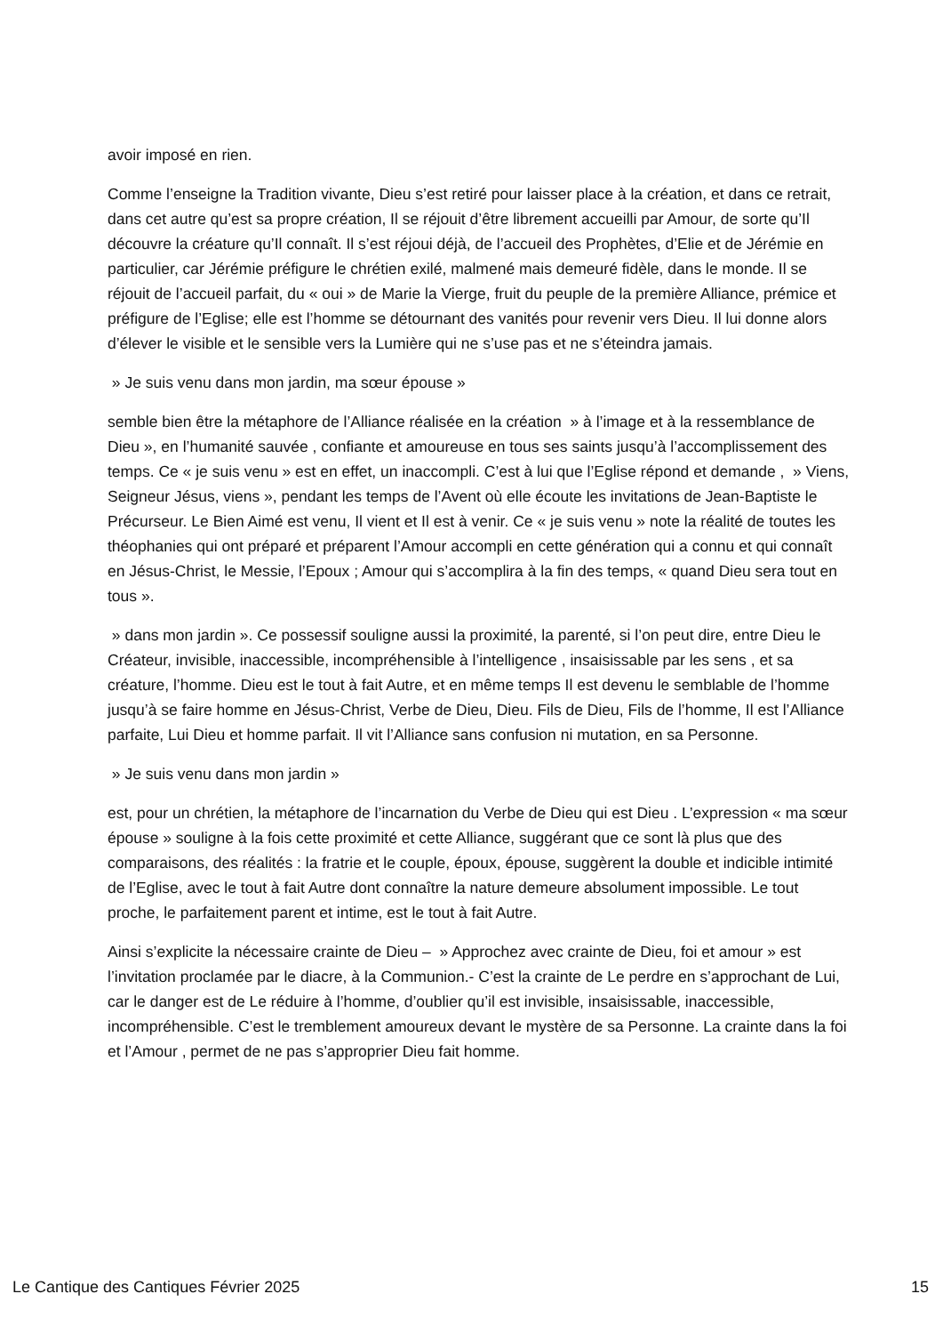avoir imposé en rien.
Comme l’enseigne la Tradition vivante, Dieu s’est retiré pour laisser place à la création, et dans ce retrait, dans cet autre qu’est sa propre création, Il se réjouit d’être librement accueilli par Amour, de sorte qu’Il découvre la créature qu’Il connaît. Il s’est réjoui déjà, de l’accueil des Prophètes, d’Elie et de Jérémie en particulier, car Jérémie préfigure le chrétien exilé, malmené mais demeuré fidèle, dans le monde. Il se réjouit de l’accueil parfait, du « oui » de Marie la Vierge, fruit du peuple de la première Alliance, prémice et préfigure de l’Eglise; elle est l’homme se détournant des vanités pour revenir vers Dieu. Il lui donne alors d’élever le visible et le sensible vers la Lumière qui ne s’use pas et ne s’éteindra jamais.
» Je suis venu dans mon jardin, ma sœur épouse »
semble bien être la métaphore de l’Alliance réalisée en la création » à l’image et à la ressemblance de Dieu », en l’humanité sauvée , confiante et amoureuse en tous ses saints jusqu’à l’accomplissement des temps. Ce « je suis venu » est en effet, un inaccompli. C’est à lui que l’Eglise répond et demande , » Viens, Seigneur Jésus, viens », pendant les temps de l’Avent où elle écoute les invitations de Jean-Baptiste le Précurseur. Le Bien Aimé est venu, Il vient et Il est à venir. Ce « je suis venu » note la réalité de toutes les théophanies qui ont préparé et préparent l’Amour accompli en cette génération qui a connu et qui connaît en Jésus-Christ, le Messie, l’Epoux ; Amour qui s’accomplira à la fin des temps, « quand Dieu sera tout en tous ».
» dans mon jardin ». Ce possessif souligne aussi la proximité, la parenté, si l’on peut dire, entre Dieu le Créateur, invisible, inaccessible, incompréhensible à l’intelligence , insaisissable par les sens , et sa créature, l’homme. Dieu est le tout à fait Autre, et en même temps Il est devenu le semblable de l’homme jusqu’à se faire homme en Jésus-Christ, Verbe de Dieu, Dieu. Fils de Dieu, Fils de l’homme, Il est l’Alliance parfaite, Lui Dieu et homme parfait. Il vit l’Alliance sans confusion ni mutation, en sa Personne.
» Je suis venu dans mon jardin »
est, pour un chrétien, la métaphore de l’incarnation du Verbe de Dieu qui est Dieu . L’expression « ma sœur épouse » souligne à la fois cette proximité et cette Alliance, suggérant que ce sont là plus que des comparaisons, des réalités : la fratrie et le couple, époux, épouse, suggèrent la double et indicible intimité de l’Eglise, avec le tout à fait Autre dont connaître la nature demeure absolument impossible. Le tout proche, le parfaitement parent et intime, est le tout à fait Autre.
Ainsi s’explicite la nécessaire crainte de Dieu – » Approchez avec crainte de Dieu, foi et amour » est l’invitation proclamée par le diacre, à la Communion.- C’est la crainte de Le perdre en s’approchant de Lui, car le danger est de Le réduire à l’homme, d’oublier qu’il est invisible, insaisissable, inaccessible, incompréhensible. C’est le tremblement amoureux devant le mystère de sa Personne. La crainte dans la foi et l’Amour , permet de ne pas s’approprier Dieu fait homme.
Le Cantique des Cantiques Février 2025 15